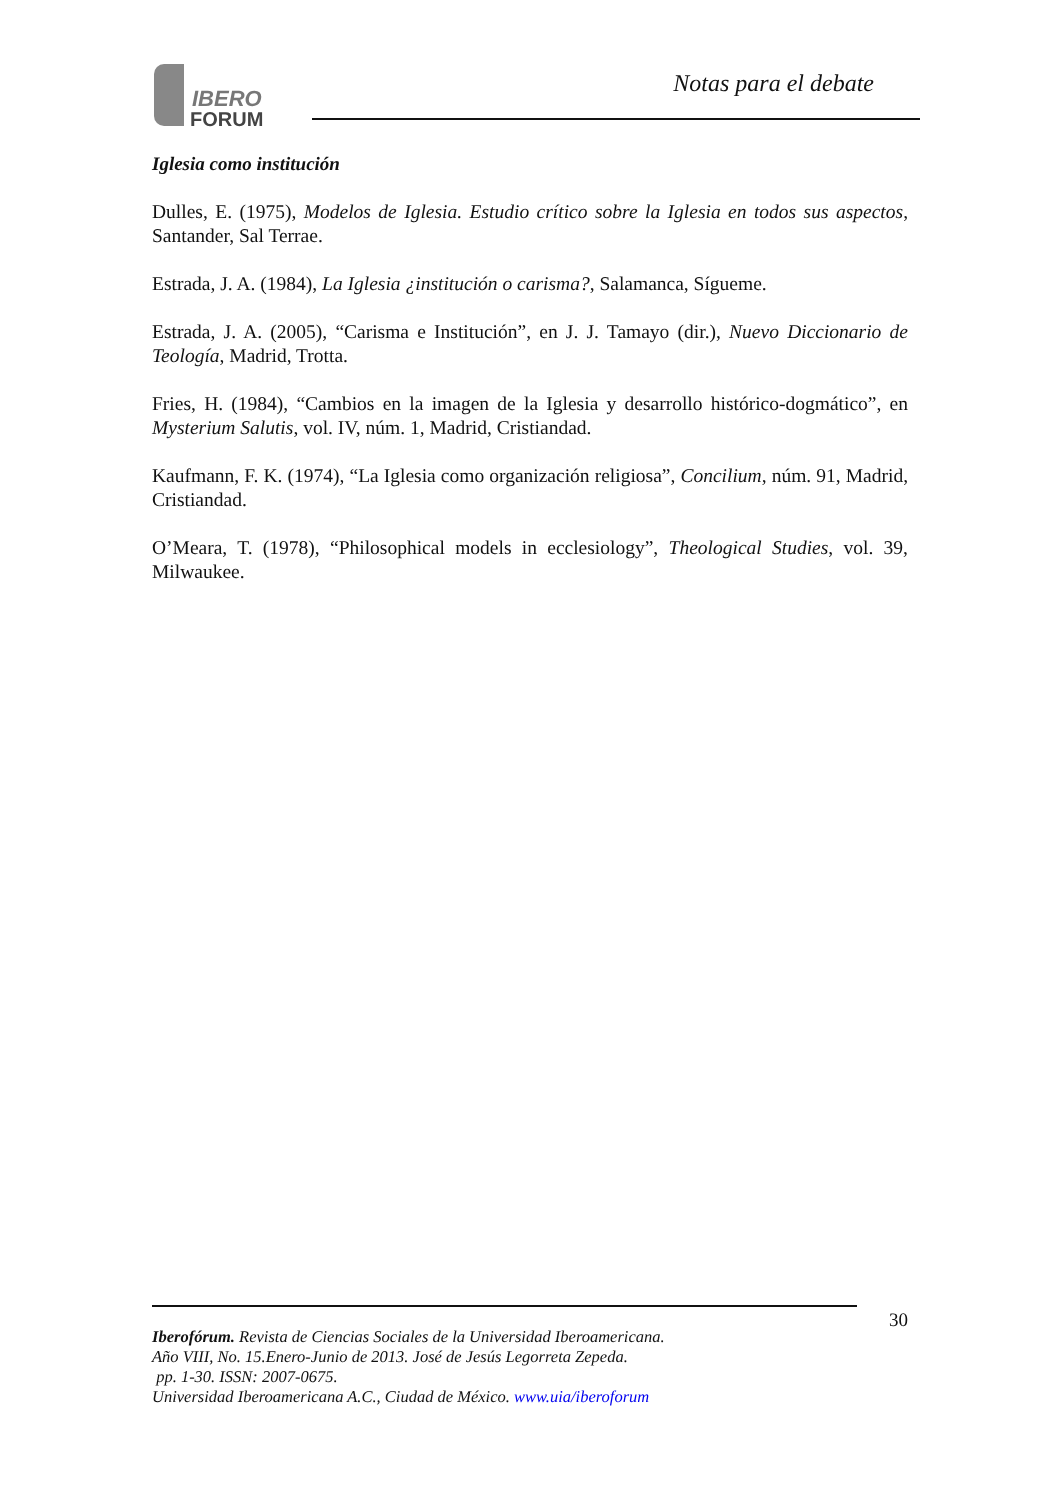IBERO
FORUM
Notas para el debate
Iglesia como institución
Dulles, E. (1975), Modelos de Iglesia. Estudio crítico sobre la Iglesia en todos sus aspectos, Santander, Sal Terrae.
Estrada, J. A. (1984), La Iglesia ¿institución o carisma?, Salamanca, Sígueme.
Estrada, J. A. (2005), “Carisma e Institución”, en J. J. Tamayo (dir.), Nuevo Diccionario de Teología, Madrid, Trotta.
Fries, H. (1984), “Cambios en la imagen de la Iglesia y desarrollo histórico-dogmático”, en Mysterium Salutis, vol. IV, núm. 1, Madrid, Cristiandad.
Kaufmann, F. K. (1974), “La Iglesia como organización religiosa”, Concilium, núm. 91, Madrid, Cristiandad.
O’Meara, T. (1978), “Philosophical models in ecclesiology”, Theological Studies, vol. 39, Milwaukee.
30
Iberofórum. Revista de Ciencias Sociales de la Universidad Iberoamericana.
Año VIII, No. 15.Enero-Junio de 2013. José de Jesús Legorreta Zepeda.
pp. 1-30. ISSN: 2007-0675.
Universidad Iberoamericana A.C., Ciudad de México. www.uia/iberoforum